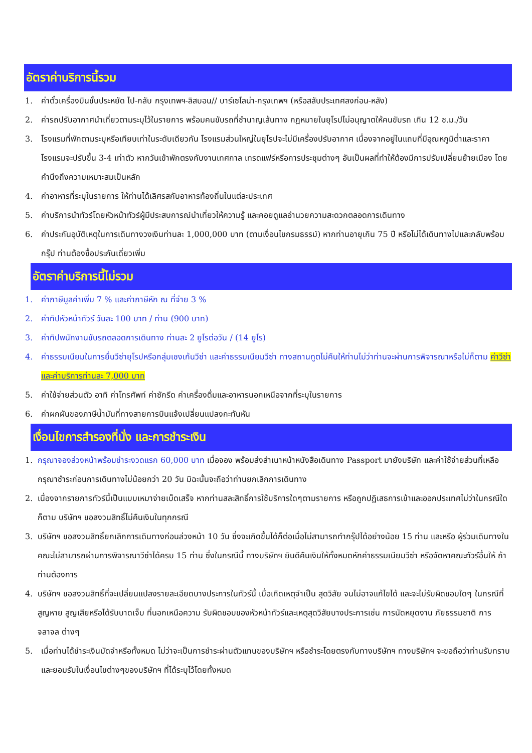อัตราค่าบริการนี้รวม
1. ค่าตั๋วเครื่องบินชั้นประหยัด ไป-กลับ กรุงเทพฯ-ลิสบอน// บาร์เซโลน่า-กรุงเทพฯ (หรือสลับประเทศลงก่อน-หลัง)
2. ค่ารถปรับอากาศนำเที่ยวตามระบุไว้ในรายการ พร้อมคนขับรถที่ชำนาญเส้นทาง กฎหมายในยุโรปไม่อนุญาตให้คนขับรถ เกิน 12 ช.ม./วัน
3. โรงแรมที่พักตามระบุหรือเทียบเท่าในระดับเดียวกัน โรงแรมส่วนใหญ่ในยุโรปจะไม่มีเครื่องปรับอากาศ เนื่องจากอยู่ในแถบที่มีอุณหภูมิต่ำและราคาโรงแรมจะปรับขึ้น 3-4 เท่าตัว หากวันเข้าพักตรงกับงานเทศกาล เทรดแฟร์หรือการประชุมต่างๆ อันเป็นผลที่ทำให้ต้องมีการปรับเปลี่ยนย้ายเมือง โดยคำนึงถึงความเหมาะสมเป็นหลัก
4. ค่าอาหารที่ระบุในรายการ ให้ท่านได้เลิศรสกับอาหารท้องถิ่นในแต่ละประเทศ
5. ค่าบริการนำทัวร์โดยหัวหน้าทัวร์ผู้มีประสบการณ์นำเที่ยวให้ความรู้ และคอยดูแลอำนวยความสะดวกตลอดการเดินทาง
6. ค่าประกันอุบัติเหตุในการเดินทางวงเงินท่านละ 1,000,000 บาท (ตามเงื่อนไขกรมธรรม์) หากท่านอายุเกิน 75 ปี หรือไม่ได้เดินทางไปและกลับพร้อมกรุ๊ป ท่านต้องซื้อประกันเดี่ยวเพิ่ม
อัตราค่าบริการนี้ไม่รวม
1. ค่าภาษีมูลค่าเพิ่ม 7 % และค่าภาษีหัก ณ ที่จ่าย 3 %
2. ค่าทิปหัวหน้าทัวร์ วันละ 100 บาท / ท่าน (900 บาท)
3. ค่าทิปพนักงานขับรถตลอดการเดินทาง ท่านละ 2 ยูโรต่อวัน / (14 ยูโร)
4. ค่าธรรมเนียมในการยื่นวีซ่ายุโรปหรือกลุ่มเชงเก้นวีซ่า และค่าธรรมเนียมวีซ่า ทางสถานทูตไม่คืนให้ท่านไม่ว่าท่านจะผ่านการพิจารณาหรือไม่ก็ตาม ค่าวีซ่าและค่าบริการท่านละ 7,000 บาท
5. ค่าใช้จ่ายส่วนตัว อาทิ ค่าโทรศัพท์ ค่าซักรีด ค่าเครื่องดื่มและอาหารนอกเหนือจากที่ระบุในรายการ
6. ค่าผกผันของภาษีน้ำมันที่ทางสายการบินแจ้งเปลี่ยนแปลงกะทันหัน
เงื่อนไขการสำรองที่นั่ง และการชำระเงิน
1. กรุณาจองล่วงหน้าพร้อมชำระงวดแรก 60,000 บาท เมื่อจอง พร้อมส่งสำเนาหน้าหนังสือเดินทาง Passport มายังบริษัท และค่าใช้จ่ายส่วนที่เหลือกรุณาชำระก่อนการเดินทางไม่น้อยกว่า 20 วัน มิฉะนั้นจะถือว่าท่านยกเลิกการเดินทาง
2. เนื่องจากรายการทัวร์นี้เป็นแบบเหมาจ่ายเบ็ดเสร็จ หากท่านสละสิทธิ์การใช้บริการใดๆตามรายการ หรือถูกปฏิเสธการเข้าและออกประเทศไม่ว่าในกรณีใดก็ตาม บริษัทฯ ขอสงวนสิทธิ์ไม่คืนเงินในทุกกรณี
3. บริษัทฯ ขอสงวนสิทธิ์ยกเลิกการเดินทางก่อนล่วงหน้า 10 วัน ซึ่งจะเกิดขึ้นได้ก็ต่อเมื่อไม่สามารถทำกรุ๊ปได้อย่างน้อย 15 ท่าน และหรือ ผู้ร่วมเดินทางในคณะไม่สามารถผ่านการพิจารณาวีซ่าได้ครบ 15 ท่าน ซึ่งในกรณีนี้ ทางบริษัทฯ ยินดีคืนเงินให้ทั้งหมดหักค่าธรรมเนียมวีซ่า หรือจัดหาคณะทัวร์อื่นให้ ถ้าท่านต้องการ
4. บริษัทฯ ขอสงวนสิทธิ์ที่จะเปลี่ยนแปลงรายละเอียดบางประการในทัวร์นี้ เมื่อเกิดเหตุจำเป็น สุดวิสัย จนไม่อาจแก้ไขได้ และจะไม่รับผิดชอบใดๆ ในกรณีที่สูญหาย สูญเสียหรือได้รับบาดเจ็บ ที่นอกเหนือความ รับผิดชอบของหัวหน้าทัวร์และเหตุสุดวิสัยบางประการเช่น การนัดหยุดงาน ภัยธรรมชาติ การจลาจล ต่างๆ
5. เมื่อท่านได้ชำระเงินมัดจำหรือทั้งหมด ไม่ว่าจะเป็นการชำระผ่านตัวแทนของบริษัทฯ หรือชำระโดยตรงกับทางบริษัทฯ ทางบริษัทฯ จะขอถือว่าท่านรับทราบและยอมรับในเงื่อนไขต่างๆของบริษัทฯ ที่ได้ระบุไว้โดยทั้งหมด